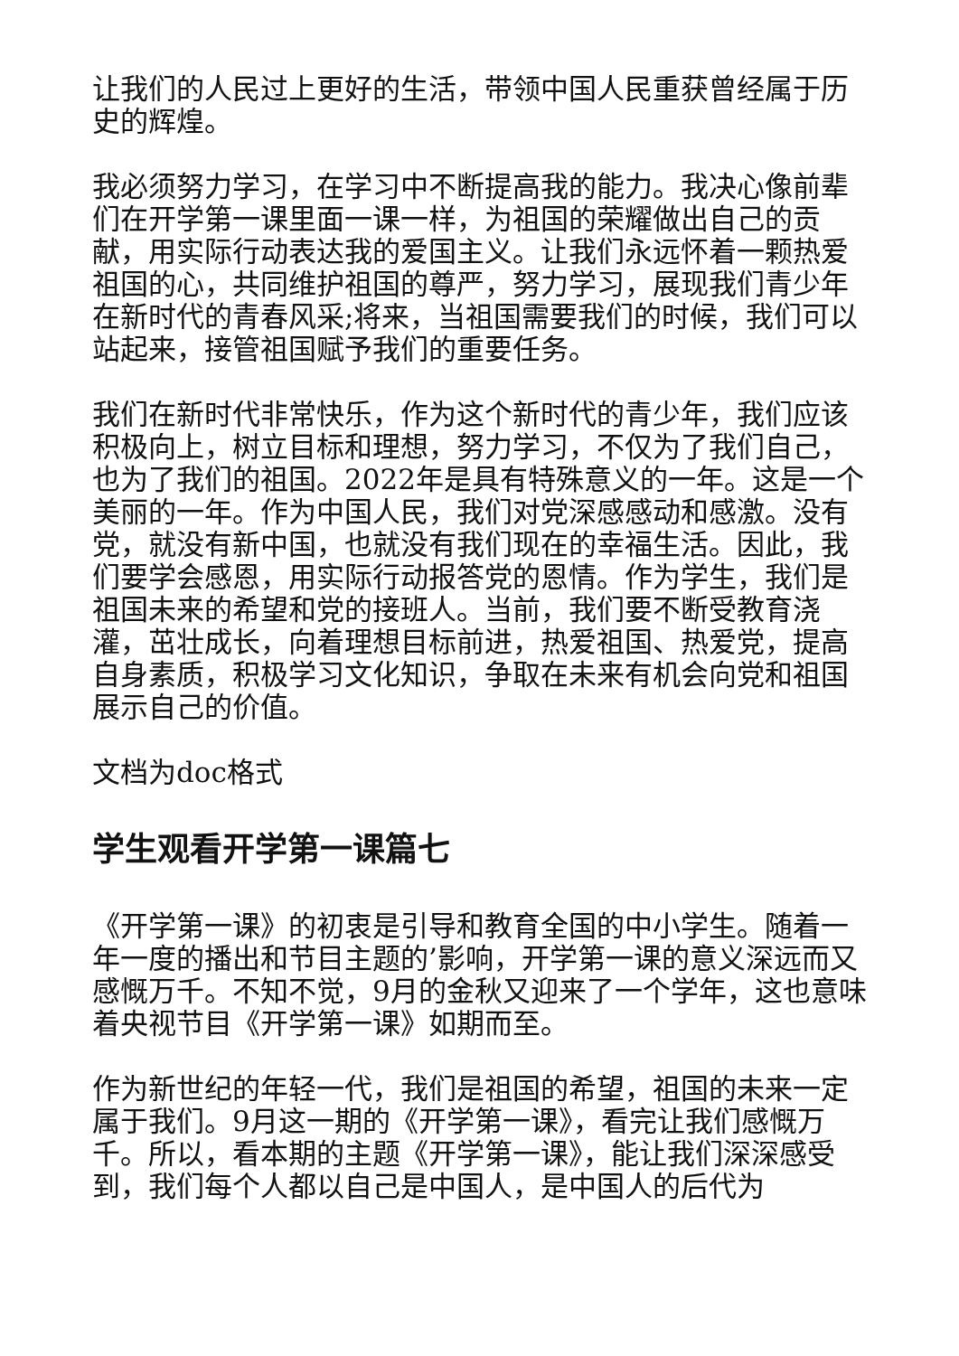让我们的人民过上更好的生活，带领中国人民重获曾经属于历史的辉煌。
我必须努力学习，在学习中不断提高我的能力。我决心像前辈们在开学第一课里面一课一样，为祖国的荣耀做出自己的贡献，用实际行动表达我的爱国主义。让我们永远怀着一颗热爱祖国的心，共同维护祖国的尊严，努力学习，展现我们青少年在新时代的青春风采;将来，当祖国需要我们的时候，我们可以站起来，接管祖国赋予我们的重要任务。
我们在新时代非常快乐，作为这个新时代的青少年，我们应该积极向上，树立目标和理想，努力学习，不仅为了我们自己，也为了我们的祖国。2022年是具有特殊意义的一年。这是一个美丽的一年。作为中国人民，我们对党深感感动和感激。没有党，就没有新中国，也就没有我们现在的幸福生活。因此，我们要学会感恩，用实际行动报答党的恩情。作为学生，我们是祖国未来的希望和党的接班人。当前，我们要不断受教育浇灌，茁壮成长，向着理想目标前进，热爱祖国、热爱党，提高自身素质，积极学习文化知识，争取在未来有机会向党和祖国展示自己的价值。
文档为doc格式
学生观看开学第一课篇七
《开学第一课》的初衷是引导和教育全国的中小学生。随着一年一度的播出和节目主题的’影响，开学第一课的意义深远而又感慨万千。不知不觉，9月的金秋又迎来了一个学年，这也意味着央视节目《开学第一课》如期而至。
作为新世纪的年轻一代，我们是祖国的希望，祖国的未来一定属于我们。9月这一期的《开学第一课》，看完让我们感慨万千。所以，看本期的主题《开学第一课》，能让我们深深感受到，我们每个人都以自己是中国人，是中国人的后代为